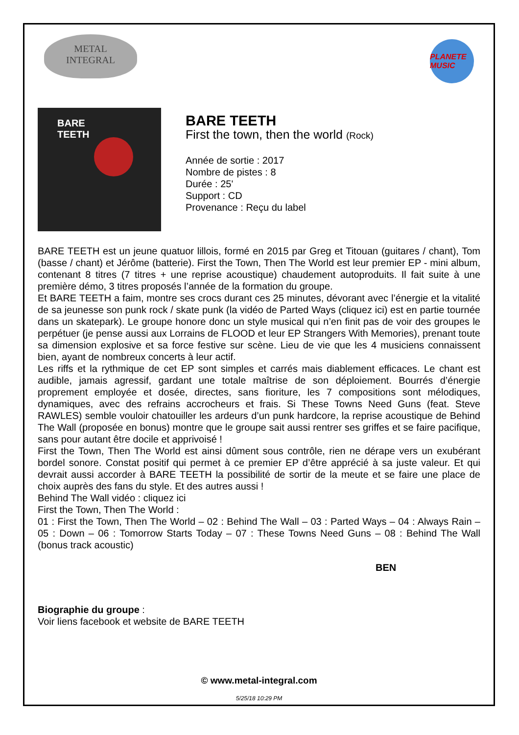METAL
INTEGRAL
PLANETE MUSIC
BARE
TEETH
BARE TEETH
First the town, then the world (Rock)
Année de sortie : 2017
Nombre de pistes : 8
Durée : 25'
Support : CD
Provenance : Reçu du label
BARE TEETH est un jeune quatuor lillois, formé en 2015 par Greg et Titouan (guitares / chant), Tom (basse / chant) et Jérôme (batterie). First the Town, Then The World est leur premier EP - mini album, contenant 8 titres (7 titres + une reprise acoustique) chaudement autoproduits. Il fait suite à une première démo, 3 titres proposés l’année de la formation du groupe.
Et BARE TEETH a faim, montre ses crocs durant ces 25 minutes, dévorant avec l’énergie et la vitalité de sa jeunesse son punk rock / skate punk (la vidéo de Parted Ways (cliquez ici) est en partie tournée dans un skatepark). Le groupe honore donc un style musical qui n’en finit pas de voir des groupes le perpétuer (je pense aussi aux Lorrains de FLOOD et leur EP Strangers With Memories), prenant toute sa dimension explosive et sa force festive sur scène. Lieu de vie que les 4 musiciens connaissent bien, ayant de nombreux concerts à leur actif.
Les riffs et la rythmique de cet EP sont simples et carrés mais diablement efficaces. Le chant est audible, jamais agressif, gardant une totale maîtrise de son déploiement. Bourrés d’énergie proprement employée et dosée, directes, sans fioriture, les 7 compositions sont mélodiques, dynamiques, avec des refrains accrocheurs et frais. Si These Towns Need Guns (feat. Steve RAWLES) semble vouloir chatouiller les ardeurs d’un punk hardcore, la reprise acoustique de Behind The Wall (proposée en bonus) montre que le groupe sait aussi rentrer ses griffes et se faire pacifique, sans pour autant être docile et apprivoisé !
First the Town, Then The World est ainsi dûment sous contrôle, rien ne dérape vers un exubérant bordel sonore. Constat positif qui permet à ce premier EP d’être apprécié à sa juste valeur. Et qui devrait aussi accorder à BARE TEETH la possibilité de sortir de la meute et se faire une place de choix auprès des fans du style. Et des autres aussi !
Behind The Wall vidéo : cliquez ici
First the Town, Then The World :
01 : First the Town, Then The World – 02 : Behind The Wall – 03 : Parted Ways – 04 : Always Rain – 05 : Down – 06 : Tomorrow Starts Today – 07 : These Towns Need Guns – 08 : Behind The Wall (bonus track acoustic)
BEN
Biographie du groupe :
Voir liens facebook et website de BARE TEETH
© www.metal-integral.com
5/25/18 10:29 PM